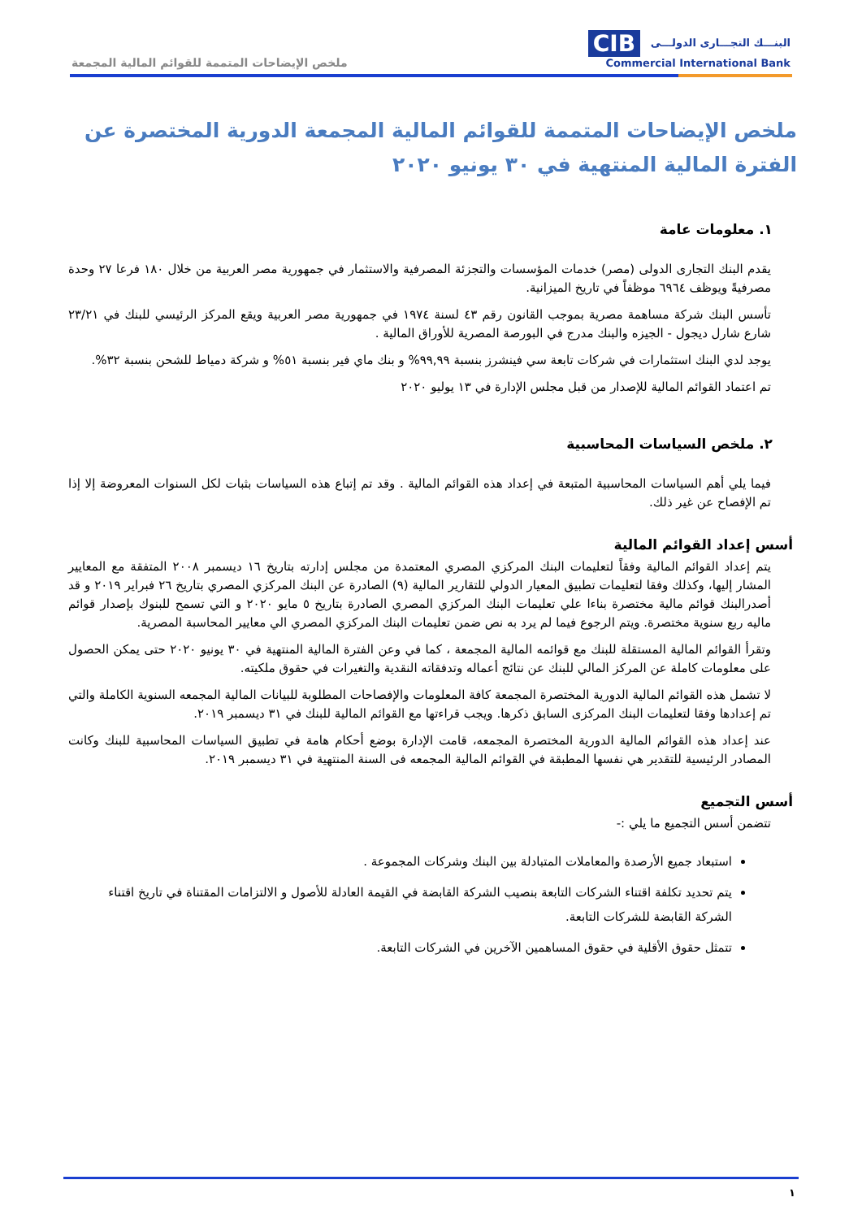CIB البنـــك التجـــارى الدولـــى
Commercial International Bank
ملخص الإيضاحات المتممة للقوائم المالية المجمعة
ملخص الإيضاحات المتممة للقوائم المالية المجمعة الدورية المختصرة عن الفترة المالية المنتهية في ٣٠ يونيو ٢٠٢٠
١. معلومات عامة
يقدم البنك التجارى الدولى (مصر) خدمات المؤسسات والتجزئة المصرفية والاستثمار في جمهورية مصر العربية من خلال ١٨٠ فرعا ٢٧ وحدة مصرفيةً ويوظف ٦٩٦٤ موظفاً في تاريخ الميزانية.
تأسس البنك شركة مساهمة مصرية بموجب القانون رقم ٤٣ لسنة ١٩٧٤ في جمهورية مصر العربية ويقع المركز الرئيسي للبنك في ٢٣/٢١ شارع شارل ديجول - الجيزه والبنك مدرج في البورصة المصرية للأوراق المالية .
يوجد لدي البنك استثمارات في شركات تابعة سي فينشرز بنسبة ٩٩,٩٩% و بنك ماي فير بنسبة ٥١% و شركة دمياط للشحن بنسبة ٣٢%.
تم اعتماد القوائم المالية للإصدار من قبل مجلس الإدارة في ١٣ يوليو ٢٠٢٠
٢. ملخص السياسات المحاسبية
فيما يلي أهم السياسات المحاسبية المتبعة في إعداد هذه القوائم المالية . وقد تم إتباع هذه السياسات بثبات لكل السنوات المعروضة إلا إذا تم الإفصاح عن غير ذلك.
أسس إعداد القوائم المالية
يتم إعداد القوائم المالية وفقاً لتعليمات البنك المركزي المصري المعتمدة من مجلس إدارته بتاريخ ١٦ ديسمبر ٢٠٠٨ المتفقة مع المعايير المشار إليها، وكذلك وفقا لتعليمات تطبيق المعيار الدولي للتقارير المالية (٩) الصادرة عن البنك المركزي المصري بتاريخ ٢٦ فبراير ٢٠١٩ و قد أصدرالبنك قوائم مالية مختصرة بناءا علي تعليمات البنك المركزي المصري الصادرة بتاريخ ٥ مايو ٢٠٢٠ و التي تسمح للبنوك بإصدار قوائم ماليه ربع سنوية مختصرة. ويتم الرجوع فيما لم يرد به نص ضمن تعليمات البنك المركزي المصري الي معايير المحاسبة المصرية.
وتقرأ القوائم المالية المستقلة للبنك مع قوائمه المالية المجمعة ، كما في وعن الفترة المالية المنتهية في ٣٠ يونيو ٢٠٢٠ حتى يمكن الحصول على معلومات كاملة عن المركز المالي للبنك عن نتائج أعماله وتدفقاته النقدية والتغيرات في حقوق ملكيته.
لا تشمل هذه القوائم المالية الدورية المختصرة المجمعة كافة المعلومات والإفصاحات المطلوبة للبيانات المالية المجمعه السنوية الكاملة والتي تم إعدادها وفقا لتعليمات البنك المركزى السابق ذكرها. ويجب قراءتها مع القوائم المالية للبنك في ٣١ ديسمبر ٢٠١٩.
عند إعداد هذه القوائم المالية الدورية المختصرة المجمعه، قامت الإدارة بوضع أحكام هامة في تطبيق السياسات المحاسبية للبنك وكانت المصادر الرئيسية للتقدير هي نفسها المطبقة في القوائم المالية المجمعه فى السنة المنتهية في ٣١ ديسمبر ٢٠١٩.
أسس التجميع
تتضمن أسس التجميع ما يلي :-
استبعاد جميع الأرصدة والمعاملات المتبادلة بين البنك وشركات المجموعة .
يتم تحديد تكلفة اقتناء الشركات التابعة بنصيب الشركة القابضة في القيمة العادلة للأصول و الالتزامات المقتناة في تاريخ اقتناء الشركة القابضة للشركات التابعة.
تتمثل حقوق الأقلية في حقوق المساهمين الآخرين في الشركات التابعة.
١